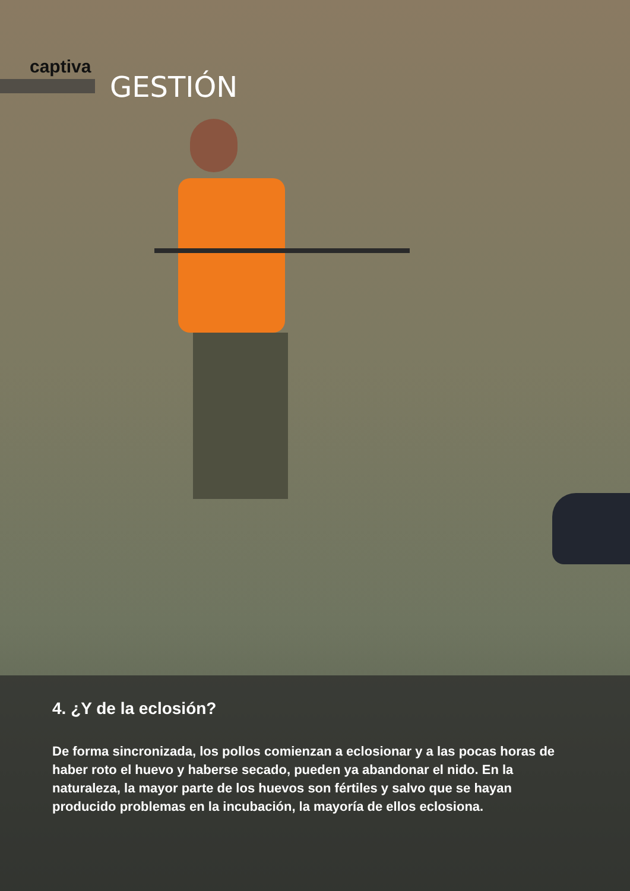captiva
GESTIÓN
4. ¿Y de la eclosión?
De forma sincronizada, los pollos comienzan a eclosionar y a las pocas horas de haber roto el huevo y haberse secado, pueden ya abandonar el nido. En la naturaleza, la mayor parte de los huevos son fértiles y salvo que se hayan producido problemas en la incubación, la mayoría de ellos eclosiona.